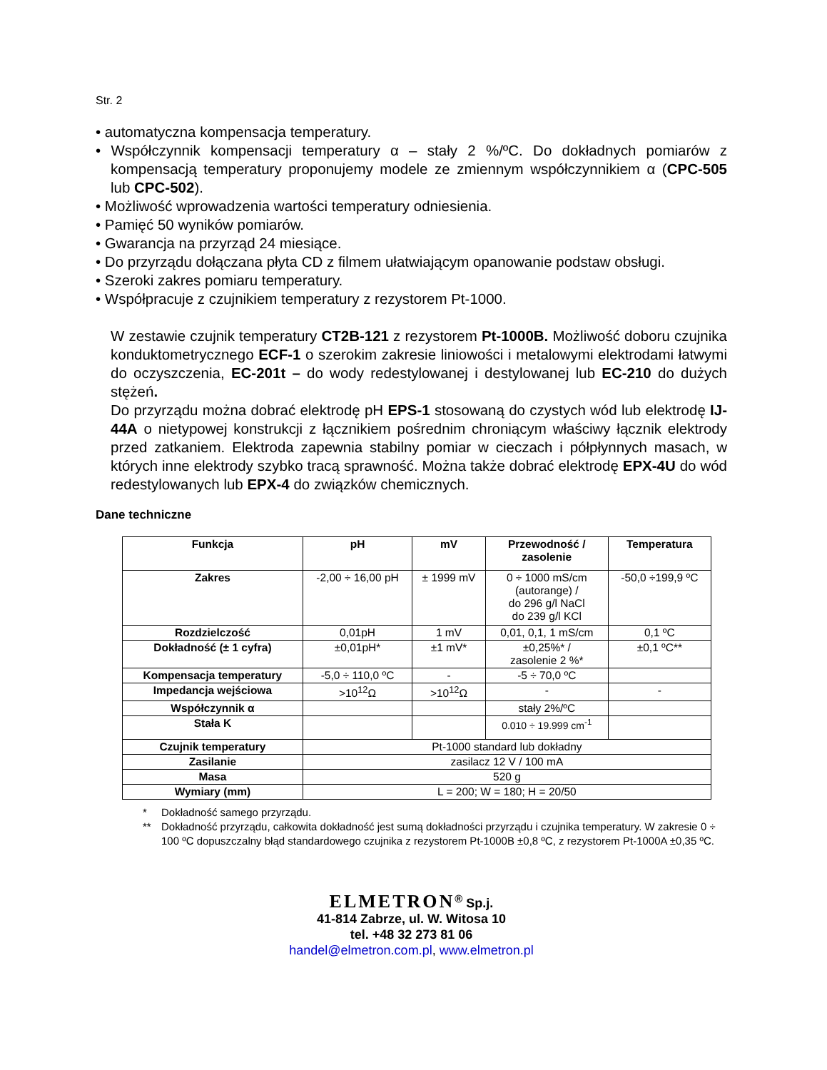Str. 2
• automatyczna kompensacja temperatury.
• Współczynnik kompensacji temperatury α – stały 2 %/ºC. Do dokładnych pomiarów z kompensacją temperatury proponujemy modele ze zmiennym współczynnikiem α (CPC-505 lub CPC-502).
• Możliwość wprowadzenia wartości temperatury odniesienia.
• Pamięć 50 wyników pomiarów.
• Gwarancja na przyrząd 24 miesiące.
• Do przyrządu dołączana płyta CD z filmem ułatwiającym opanowanie podstaw obsługi.
• Szeroki zakres pomiaru temperatury.
• Współpracuje z czujnikiem temperatury z rezystorem Pt-1000.
W zestawie czujnik temperatury CT2B-121 z rezystorem Pt-1000B. Możliwość doboru czujnika konduktometrycznego ECF-1 o szerokim zakresie liniowości i metalowymi elektrodami łatwymi do oczyszczenia, EC-201t – do wody redestylowanej i destylowanej lub EC-210 do dużych stężeń.
Do przyrządu można dobrać elektrodę pH EPS-1 stosowaną do czystych wód lub elektrodę IJ-44A o nietypowej konstrukcji z łącznikiem pośrednim chroniącym właściwy łącznik elektrody przed zatkaniem. Elektroda zapewnia stabilny pomiar w cieczach i półpłynnych masach, w których inne elektrody szybko tracą sprawność. Można także dobrać elektrodę EPX-4U do wód redestylowanych lub EPX-4 do związków chemicznych.
Dane techniczne
| Funkcja | pH | mV | Przewodność / zasolenie | Temperatura |
| --- | --- | --- | --- | --- |
| Zakres | -2,00 ÷ 16,00 pH | ± 1999 mV | 0 ÷ 1000 mS/cm (autorange) / do 296 g/l NaCl do 239 g/l KCl | -50,0 ÷199,9 ºC |
| Rozdzielczość | 0,01pH | 1 mV | 0,01, 0,1, 1 mS/cm | 0,1 ºC |
| Dokładność (± 1 cyfra) | ±0,01pH* | ±1 mV* | ±0,25%* / zasolenie 2 %* | ±0,1 ºC** |
| Kompensacja temperatury | -5,0 ÷ 110,0 ºC | - | -5 ÷ 70,0 ºC | |
| Impedancja wejściowa | >10<sup>12</sup>Ω | >10<sup>12</sup>Ω | - | - |
| Współczynnik α | | | stały 2%/ºC | |
| Stała K | | | 0.010 ÷ 19.999 cm<sup>-1</sup> | |
| Czujnik temperatury | Pt-1000 standard lub dokładny | | | |
| Zasilanie | zasilacz 12 V / 100 mA | | | |
| Masa | 520 g | | | |
| Wymiary (mm) | L = 200; W = 180; H = 20/50 | | | |
* Dokładność samego przyrządu.
** Dokładność przyrządu, całkowita dokładność jest sumą dokładności przyrządu i czujnika temperatury. W zakresie 0 ÷ 100 ºC dopuszczalny błąd standardowego czujnika z rezystorem Pt-1000B ±0,8 ºC, z rezystorem Pt-1000A ±0,35 ºC.
ELMETRON<sup>®</sup> Sp.j.
41-814 Zabrze, ul. W. Witosa 10
tel. +48 32 273 81 06
handel@elmetron.com.pl, www.elmetron.pl